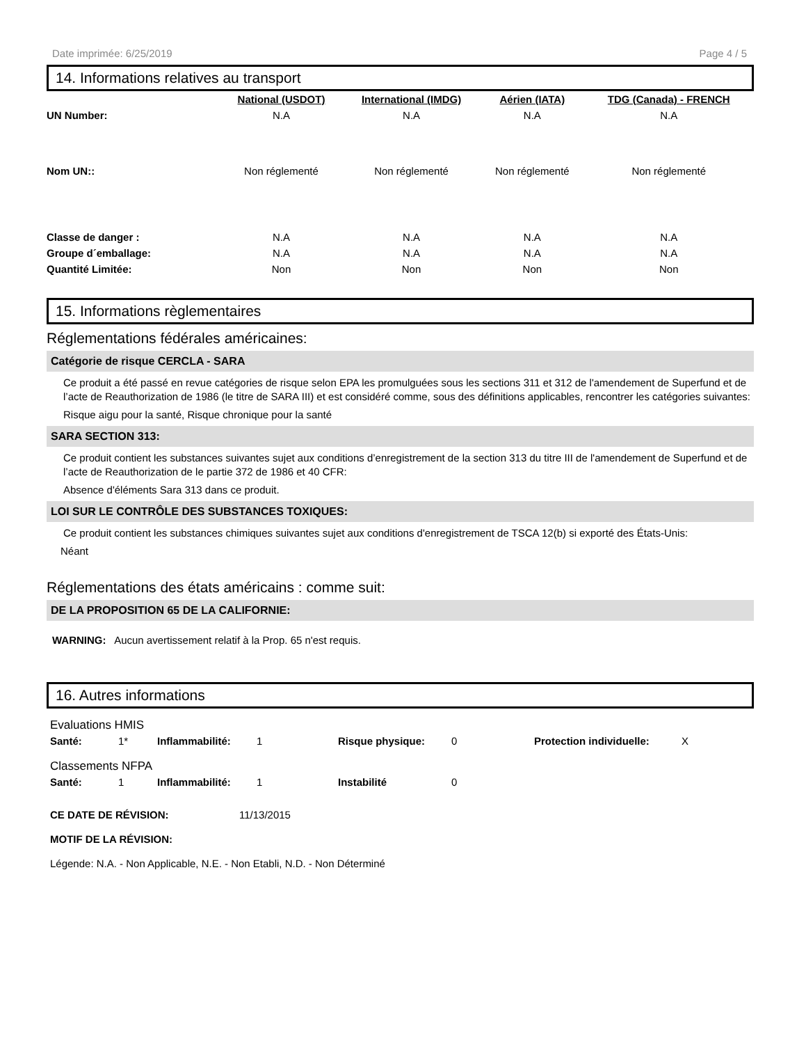Date imprimée: 6/25/2019 Page 4 / 5
14. Informations relatives au transport
| | National (USDOT) | International (IMDG) | Aérien (IATA) | TDG (Canada) - FRENCH |
| UN Number: | N.A | N.A | N.A | N.A |
| Nom UN:: | Non réglementé | Non réglementé | Non réglementé | Non réglementé |
| Classe de danger : | N.A | N.A | N.A | N.A |
| Groupe d´emballage: | N.A | N.A | N.A | N.A |
| Quantité Limitée: | Non | Non | Non | Non |
15. Informations règlementaires
Réglementations fédérales américaines:
Catégorie de risque CERCLA - SARA
Ce produit a été passé en revue catégories de risque selon EPA les promulguées sous les sections 311 et 312 de l'amendement de Superfund et de l’acte de Reauthorization de 1986 (le titre de SARA III) et est considéré comme, sous des définitions applicables, rencontrer les catégories suivantes:
Risque aigu pour la santé, Risque chronique pour la santé
SARA SECTION 313:
Ce produit contient les substances suivantes sujet aux conditions d’enregistrement de la section 313 du titre III de l'amendement de Superfund et de l’acte de Reauthorization de le partie 372 de 1986 et 40 CFR:
Absence d'éléments Sara 313 dans ce produit.
LOI SUR LE CONTRÔLE DES SUBSTANCES TOXIQUES:
Ce produit contient les substances chimiques suivantes sujet aux conditions d'enregistrement de TSCA 12(b) si exporté des États-Unis:
Néant
Réglementations des états américains : comme suit:
DE LA PROPOSITION 65 DE LA CALIFORNIE:
WARNING: Aucun avertissement relatif à la Prop. 65 n'est requis.
16. Autres informations
Evaluations HMIS
Santé: 1* Inflammabilité: 1 Risque physique: 0 Protection individuelle: X
Classements NFPA
Santé: 1 Inflammabilité: 1 Instabilité 0
CE DATE DE RÉVISION: 11/13/2015
MOTIF DE LA RÉVISION:
Légende: N.A. - Non Applicable, N.E. - Non Etabli, N.D. - Non Déterminé